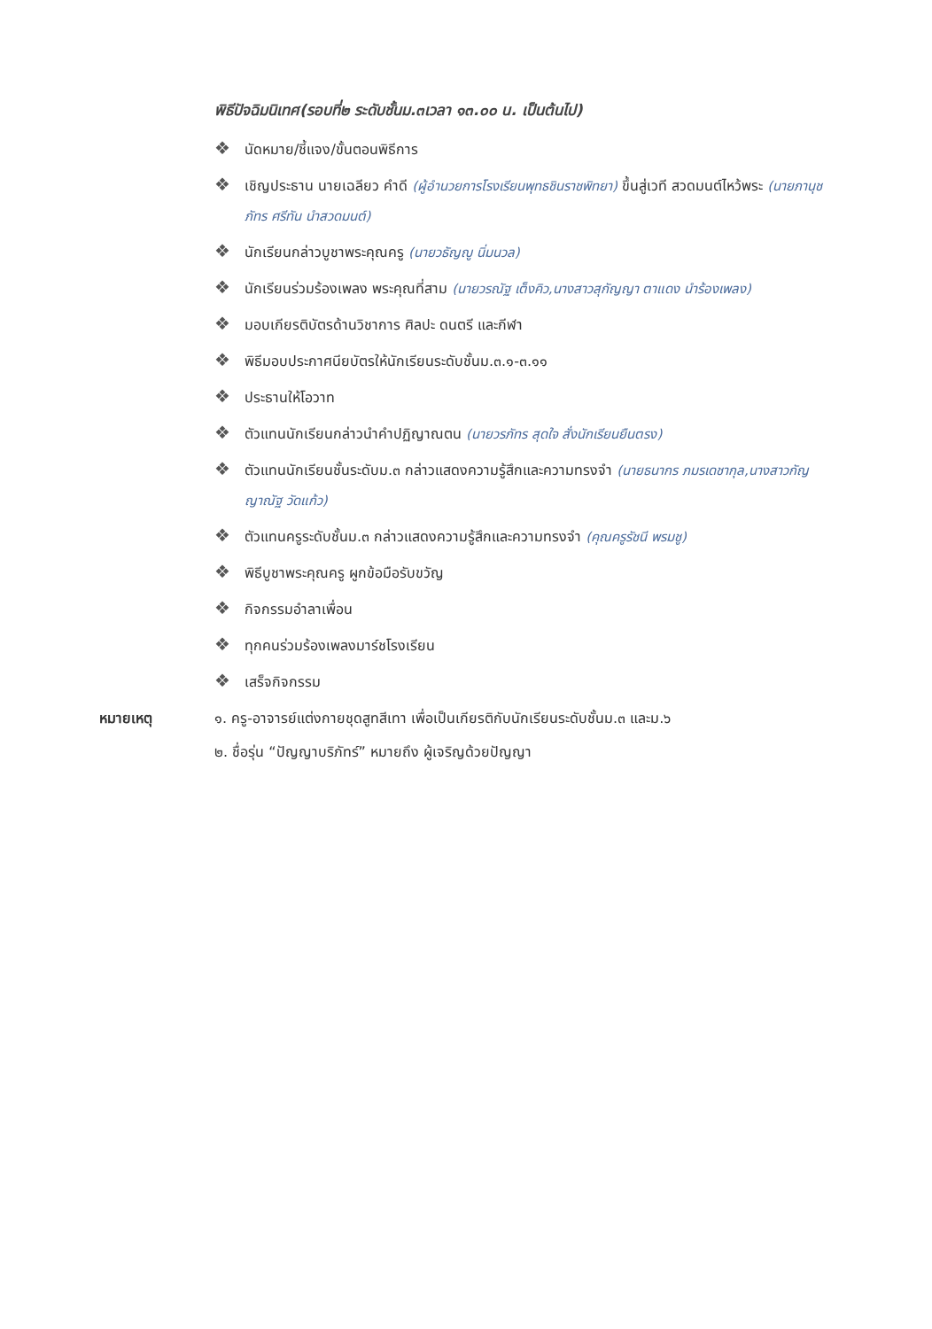พิธีปัจฉิมนิเทศ(รอบที่๒ ระดับชั้นม.๓เวลา ๑๓.๐๐ น. เป็นต้นไป)
❖ นัดหมาย/ชี้แจง/ขั้นตอนพิธีการ
❖ เชิญประธาน นายเฉลียว คำดี (ผู้อำนวยการโรงเรียนพุทธชินราชพิทยา) ขึ้นสู่เวที สวดมนต์ไหว้พระ (นายภานุชภัทร ศรีทัน นำสวดมนต์)
❖ นักเรียนกล่าวบูชาพระคุณครู (นายวธัญญู นิ่มนวล)
❖ นักเรียนร่วมร้องเพลง พระคุณที่สาม (นายวรณัฐ เต็งคิว,นางสาวสุกัญญา ตาแดง นำร้องเพลง)
❖ มอบเกียรติบัตรด้านวิชาการ ศิลปะ ดนตรี และกีฬา
❖ พิธีมอบประกาศนียบัตรให้นักเรียนระดับชั้นม.๓.๑-๓.๑๑
❖ ประธานให้โอวาท
❖ ตัวแทนนักเรียนกล่าวนำคำปฏิญาณตน (นายวรภัทร สุดใจ สั่งนักเรียนยืนตรง)
❖ ตัวแทนนักเรียนชั้นระดับม.๓ กล่าวแสดงความรู้สึกและความทรงจำ (นายธนากร ภมรเดชากุล,นางสาวกัญญาณัฐ วัดแก้ว)
❖ ตัวแทนครูระดับชั้นม.๓ กล่าวแสดงความรู้สึกและความทรงจำ (คุณครูรัชนี พรมชู)
❖ พิธีบูชาพระคุณครู ผูกข้อมือรับขวัญ
❖ กิจกรรมอำลาเพื่อน
❖ ทุกคนร่วมร้องเพลงมาร์ชโรงเรียน
❖ เสร็จกิจกรรม
หมายเหตุ ๑. ครู-อาจารย์แต่งกายชุดสูทสีเทา เพื่อเป็นเกียรติกับนักเรียนระดับชั้นม.๓ และม.๖
๒. ชื่อรุ่น “ปัญญาบริภัทร์” หมายถึง ผู้เจริญด้วยปัญญา